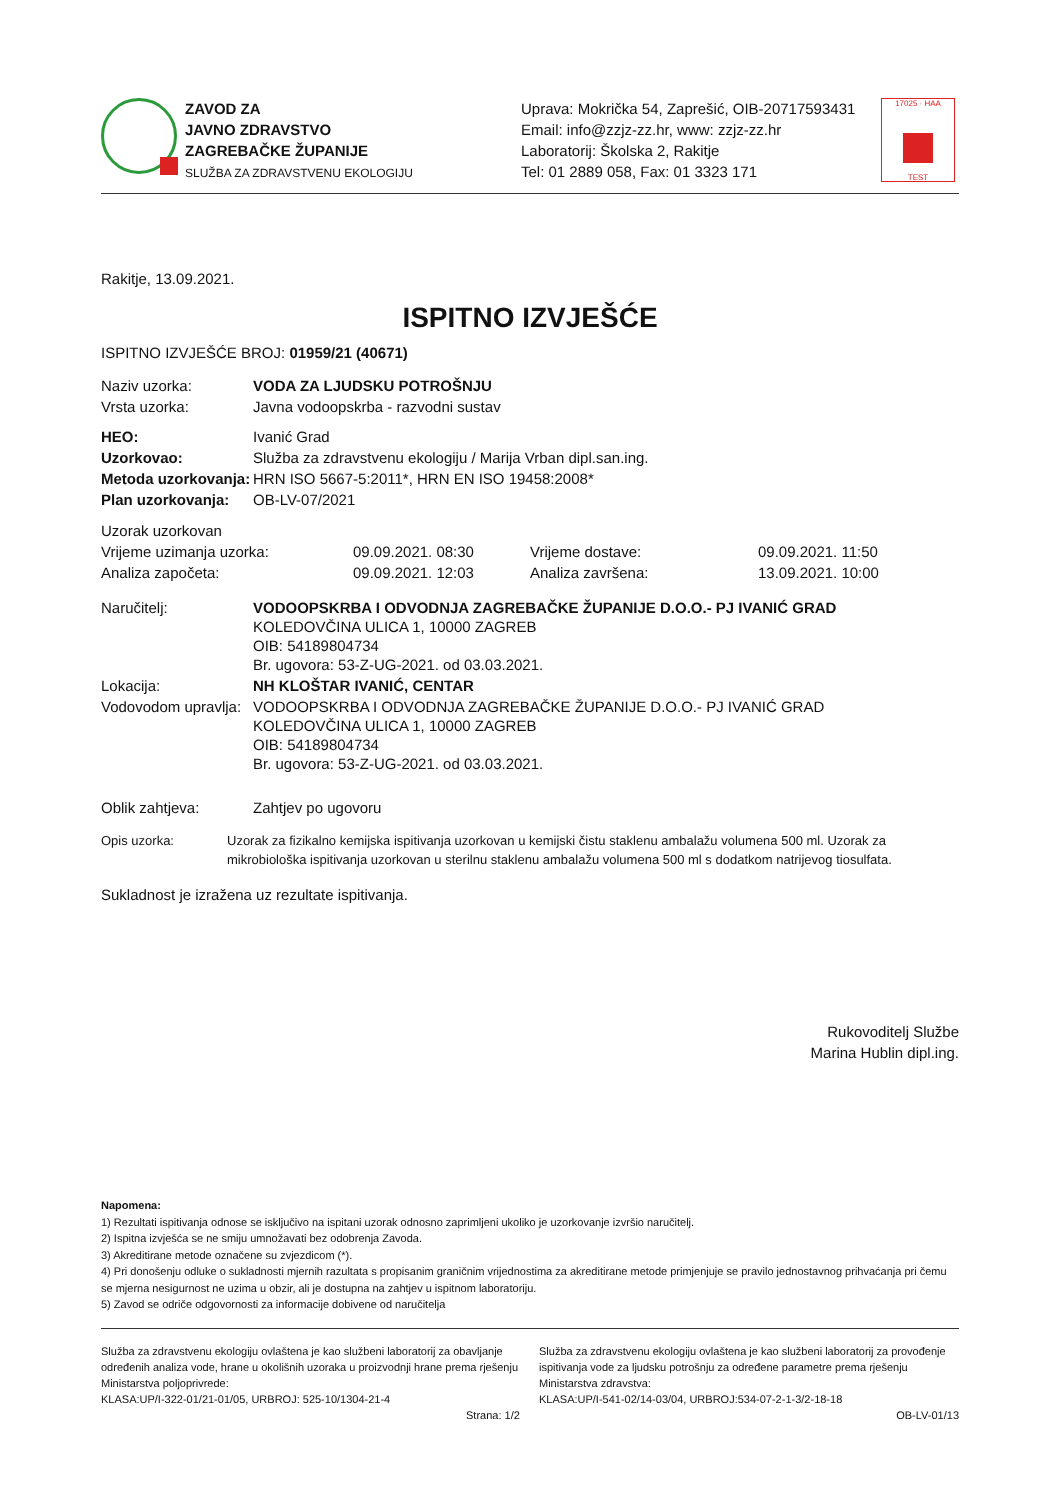ZAVOD ZA
JAVNO ZDRAVSTVO
ZAGREBAČKE ŽUPANIJE
SLUŽBA ZA ZDRAVSTVENU EKOLOGIJU
Uprava: Mokrička 54, Zaprešić, OIB-20717593431
Email: info@zzjz-zz.hr, www: zzjz-zz.hr
Laboratorij: Školska 2, Rakitje
Tel: 01 2889 058, Fax: 01 3323 171
17025 · HAA
TEST
Rakitje, 13.09.2021.
ISPITNO IZVJEŠĆE
ISPITNO IZVJEŠĆE BROJ: 01959/21 (40671)
| Naziv uzorka: | VODA ZA LJUDSKU POTROŠNJU |
| Vrsta uzorka: | Javna vodoopskrba - razvodni sustav |
| HEO: | Ivanić Grad |
| Uzorkovao: | Služba za zdravstvenu ekologiju / Marija Vrban dipl.san.ing. |
| Metoda uzorkovanja: | HRN ISO 5667-5:2011*, HRN EN ISO 19458:2008* |
| Plan uzorkovanja: | OB-LV-07/2021 |
| Uzorak uzorkovan | | | |
| Vrijeme uzimanja uzorka: | 09.09.2021. 08:30 | Vrijeme dostave: | 09.09.2021. 11:50 |
| Analiza započeta: | 09.09.2021. 12:03 | Analiza završena: | 13.09.2021. 10:00 |
| Naručitelj: | VODOOPSKRBA I ODVODNJA ZAGREBAČKE ŽUPANIJE D.O.O.- PJ IVANIĆ GRAD KOLEDOVČINA ULICA 1, 10000 ZAGREB OIB: 54189804734 Br. ugovora: 53-Z-UG-2021. od 03.03.2021. |
| Lokacija: | NH KLOŠTAR IVANIĆ, CENTAR |
| Vodovodom upravlja: | VODOOPSKRBA I ODVODNJA ZAGREBAČKE ŽUPANIJE D.O.O.- PJ IVANIĆ GRAD KOLEDOVČINA ULICA 1, 10000 ZAGREB OIB: 54189804734 Br. ugovora: 53-Z-UG-2021. od 03.03.2021. |
| Oblik zahtjeva: | Zahtjev po ugovoru |
| Opis uzorka: | Uzorak za fizikalno kemijska ispitivanja uzorkovan u kemijski čistu staklenu ambalažu volumena 500 ml. Uzorak za mikrobiološka ispitivanja uzorkovan u sterilnu staklenu ambalažu volumena 500 ml s dodatkom natrijevog tiosulfata. |
Sukladnost je izražena uz rezultate ispitivanja.
Rukovoditelj Službe
Marina Hublin dipl.ing.
Napomena:
1) Rezultati ispitivanja odnose se isključivo na ispitani uzorak odnosno zaprimljeni ukoliko je uzorkovanje izvršio naručitelj.
2) Ispitna izvješća se ne smiju umnožavati bez odobrenja Zavoda.
3) Akreditirane metode označene su zvjezdicom (*).
4) Pri donošenju odluke o sukladnosti mjernih razultata s propisanim graničnim vrijednostima za akreditirane metode primjenjuje se pravilo jednostavnog prihvaćanja pri čemu se mjerna nesigurnost ne uzima u obzir, ali je dostupna na zahtjev u ispitnom laboratoriju.
5) Zavod se odriče odgovornosti za informacije dobivene od naručitelja
Služba za zdravstvenu ekologiju ovlaštena je kao službeni laboratorij za obavljanje određenih analiza vode, hrane u okolišnih uzoraka u proizvodnji hrane prema rješenju Ministarstva poljoprivrede:
KLASA:UP/I-322-01/21-01/05, URBROJ: 525-10/1304-21-4
Strana: 1/2
Služba za zdravstvenu ekologiju ovlaštena je kao službeni laboratorij za provođenje ispitivanja vode za ljudsku potrošnju za određene parametre prema rješenju Ministarstva zdravstva:
KLASA:UP/I-541-02/14-03/04, URBROJ:534-07-2-1-3/2-18-18
OB-LV-01/13